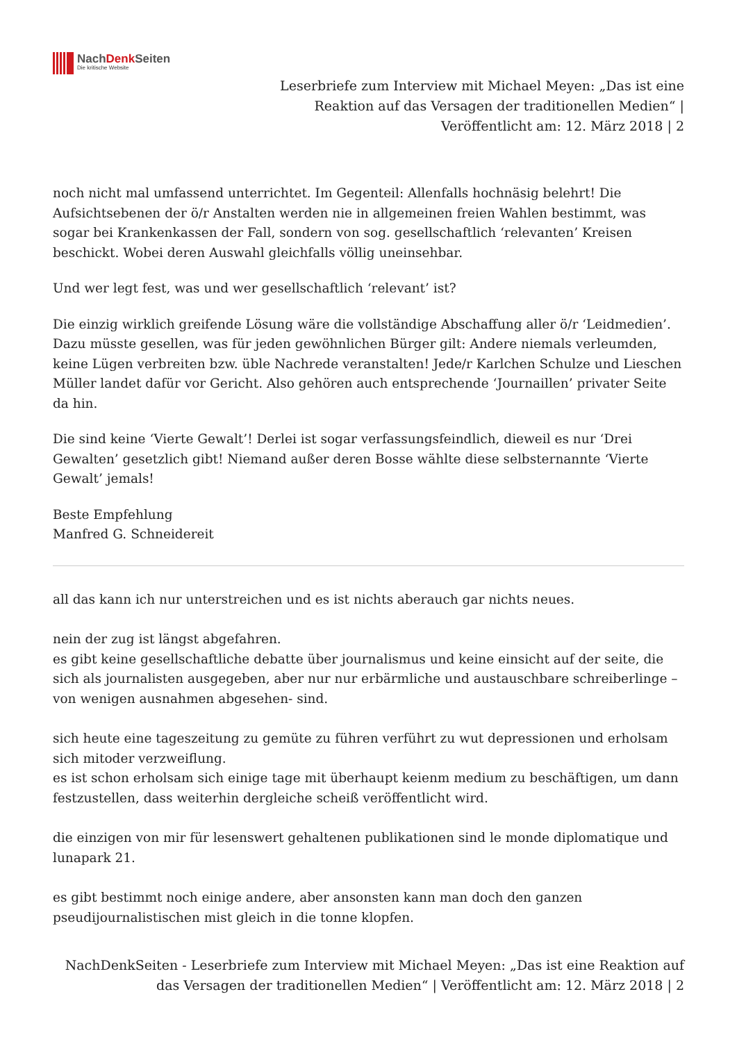NachDenk Seiten
Die kritische Website
Leserbriefe zum Interview mit Michael Meyen: „Das ist eine
Reaktion auf das Versagen der traditionellen Medien“ |
Veröffentlicht am: 12. März 2018 | 2
noch nicht mal umfassend unterrichtet. Im Gegenteil: Allenfalls hochnäsig belehrt! Die Aufsichtsebenen der ö/r Anstalten werden nie in allgemeinen freien Wahlen bestimmt, was sogar bei Krankenkassen der Fall, sondern von sog. gesellschaftlich ‘relevanten’ Kreisen beschickt. Wobei deren Auswahl gleichfalls völlig uneinsehbar.
Und wer legt fest, was und wer gesellschaftlich ‘relevant’ ist?
Die einzig wirklich greifende Lösung wäre die vollständige Abschaffung aller ö/r ‘Leidmedien’. Dazu müsste gesellen, was für jeden gewöhnlichen Bürger gilt: Andere niemals verleumden, keine Lügen verbreiten bzw. üble Nachrede veranstalten! Jede/r Karlchen Schulze und Lieschen Müller landet dafür vor Gericht. Also gehören auch entsprechende ‘Journaillen’ privater Seite da hin.
Die sind keine ‘Vierte Gewalt’! Derlei ist sogar verfassungsfeindlich, dieweil es nur ‘Drei Gewalten’ gesetzlich gibt! Niemand außer deren Bosse wählte diese selbsternannte ‘Vierte Gewalt’ jemals!
Beste Empfehlung
Manfred G. Schneidereit
all das kann ich nur unterstreichen und es ist nichts aberauch gar nichts neues.
nein der zug ist längst abgefahren.
es gibt keine gesellschaftliche debatte über journalismus und keine einsicht auf der seite, die sich als journalisten ausgegeben, aber nur nur erbärmliche und austauschbare schreiberlinge – von wenigen ausnahmen abgesehen- sind.
sich heute eine tageszeitung zu gemüte zu führen verführt zu wut depressionen und erholsam sich mitoder verzweiflung.
es ist schon erholsam sich einige tage mit überhaupt keienm medium zu beschäftigen, um dann festzustellen, dass weiterhin dergleiche scheiß veröffentlicht wird.
die einzigen von mir für lesenswert gehaltenen publikationen sind le monde diplomatique und lunapark 21.
es gibt bestimmt noch einige andere, aber ansonsten kann man doch den ganzen pseudijournalistischen mist gleich in die tonne klopfen.
NachDenkSeiten - Leserbriefe zum Interview mit Michael Meyen: „Das ist eine Reaktion auf
das Versagen der traditionellen Medien“ | Veröffentlicht am: 12. März 2018 | 2